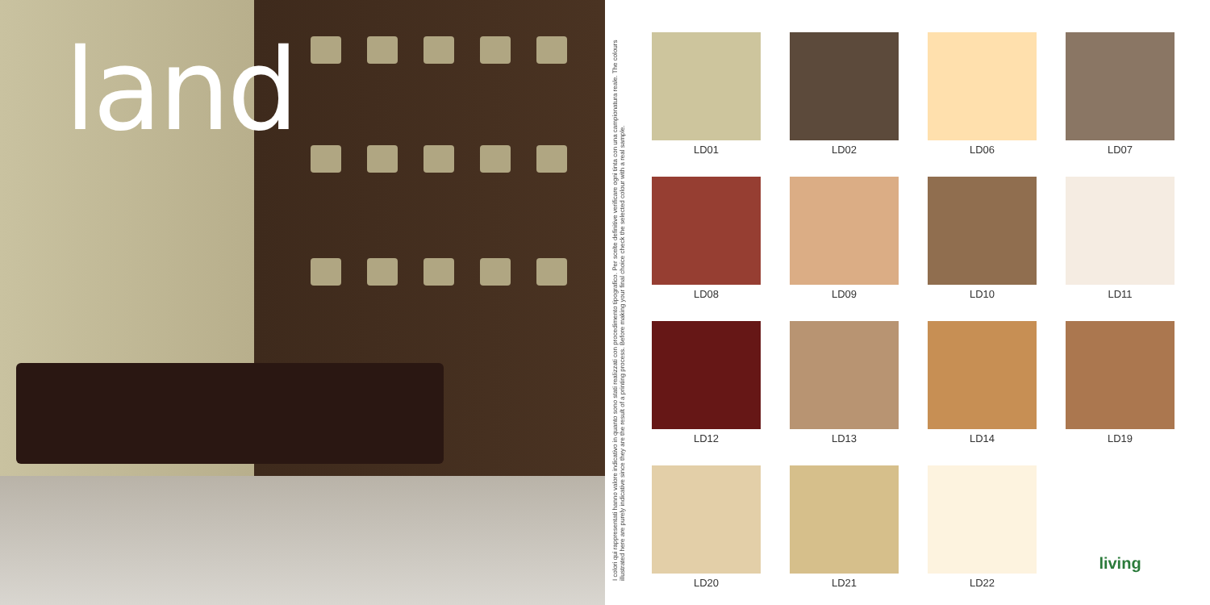land
I colori qui rappresentati hanno valore indicativo in quanto sono stati realizzati con procedimento tipografico. Per scelte definitive verificare ogni tinta con una campionatura reale. The colours illustrated here are purely indicative since they are the result of a printing process. Before making your final choice check the selected colour with a real sample.
LD01
LD02
LD06
LD07
LD08
LD09
LD10
LD11
LD12
LD13
LD14
LD19
LD20
LD21
LD22
living